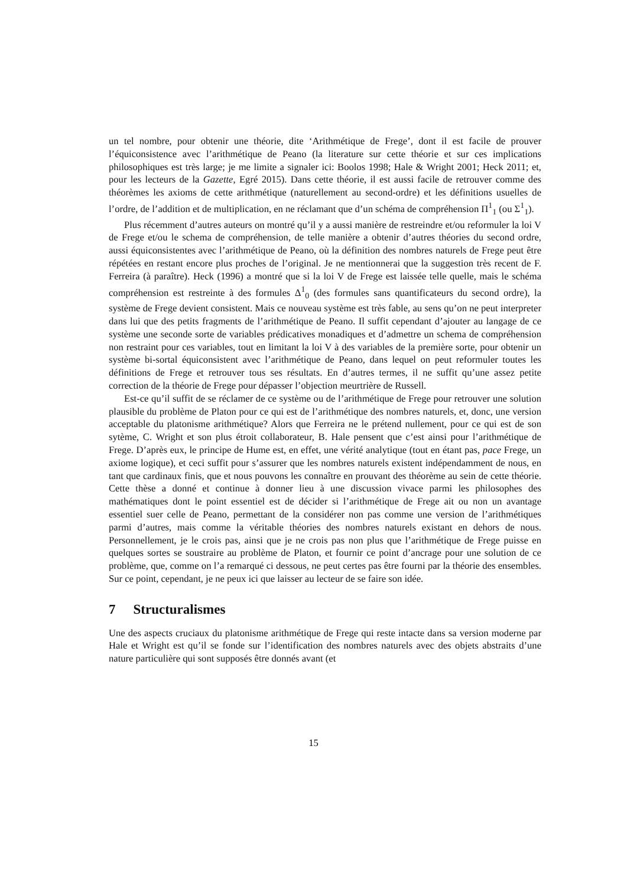un tel nombre, pour obtenir une théorie, dite ‘Arithmétique de Frege’, dont il est facile de prouver l’équiconsistence avec l’arithmétique de Peano (la literature sur cette théorie et sur ces implications philosophiques est très large; je me limite a signaler ici: Boolos 1998; Hale & Wright 2001; Heck 2011; et, pour les lecteurs de la Gazette, Egré 2015). Dans cette théorie, il est aussi facile de retrouver comme des théorèmes les axioms de cette arithmétique (naturellement au second-ordre) et les définitions usuelles de l’ordre, de l’addition et de multiplication, en ne réclamant que d’un schéma de compréhension Π<sup>1</sup><sub>1</sub> (ou Σ<sup>1</sup><sub>1</sub>).
Plus récemment d’autres auteurs on montré qu’il y a aussi manière de restreindre et/ou reformuler la loi V de Frege et/ou le schema de compréhension, de telle manière a obtenir d’autres théories du second ordre, aussi équiconsistentes avec l’arithmétique de Peano, où la définition des nombres naturels de Frege peut être répétées en restant encore plus proches de l’original. Je ne mentionnerai que la suggestion très recent de F. Ferreira (à paraître). Heck (1996) a montré que si la loi V de Frege est laissée telle quelle, mais le schéma compréhension est restreinte à des formules Δ<sup>1</sup><sub>0</sub> (des formules sans quantificateurs du second ordre), la système de Frege devient consistent. Mais ce nouveau système est très fable, au sens qu’on ne peut interpreter dans lui que des petits fragments de l’arithmétique de Peano. Il suffit cependant d’ajouter au langage de ce système une seconde sorte de variables prédicatives monadiques et d’admettre un schema de compréhension non restraint pour ces variables, tout en limitant la loi V à des variables de la première sorte, pour obtenir un système bi-sortal équiconsistent avec l’arithmétique de Peano, dans lequel on peut reformuler toutes les définitions de Frege et retrouver tous ses résultats. En d’autres termes, il ne suffit qu’une assez petite correction de la théorie de Frege pour dépasser l’objection meurtrière de Russell.
Est-ce qu’il suffit de se réclamer de ce système ou de l’arithmétique de Frege pour retrouver une solution plausible du problème de Platon pour ce qui est de l’arithmétique des nombres naturels, et, donc, une version acceptable du platonisme arithmétique? Alors que Ferreira ne le prétend nullement, pour ce qui est de son sytème, C. Wright et son plus étroit collaborateur, B. Hale pensent que c’est ainsi pour l’arithmétique de Frege. D’après eux, le principe de Hume est, en effet, une vérité analytique (tout en étant pas, pace Frege, un axiome logique), et ceci suffit pour s’assurer que les nombres naturels existent indépendamment de nous, en tant que cardinaux finis, que et nous pouvons les connaître en prouvant des théorème au sein de cette théorie. Cette thèse a donné et continue à donner lieu à une discussion vivace parmi les philosophes des mathématiques dont le point essentiel est de décider si l’arithmétique de Frege ait ou non un avantage essentiel suer celle de Peano, permettant de la considérer non pas comme une version de l’arithmétiques parmi d’autres, mais comme la véritable théories des nombres naturels existant en dehors de nous. Personnellement, je le crois pas, ainsi que je ne crois pas non plus que l’arithmétique de Frege puisse en quelques sortes se soustraire au problème de Platon, et fournir ce point d’ancrage pour une solution de ce problème, que, comme on l’a remarqué ci dessous, ne peut certes pas être fourni par la théorie des ensembles. Sur ce point, cependant, je ne peux ici que laisser au lecteur de se faire son idée.
7 Structuralismes
Une des aspects cruciaux du platonisme arithmétique de Frege qui reste intacte dans sa version moderne par Hale et Wright est qu’il se fonde sur l’identification des nombres naturels avec des objets abstraits d’une nature particulière qui sont supposés être donnés avant (et
15